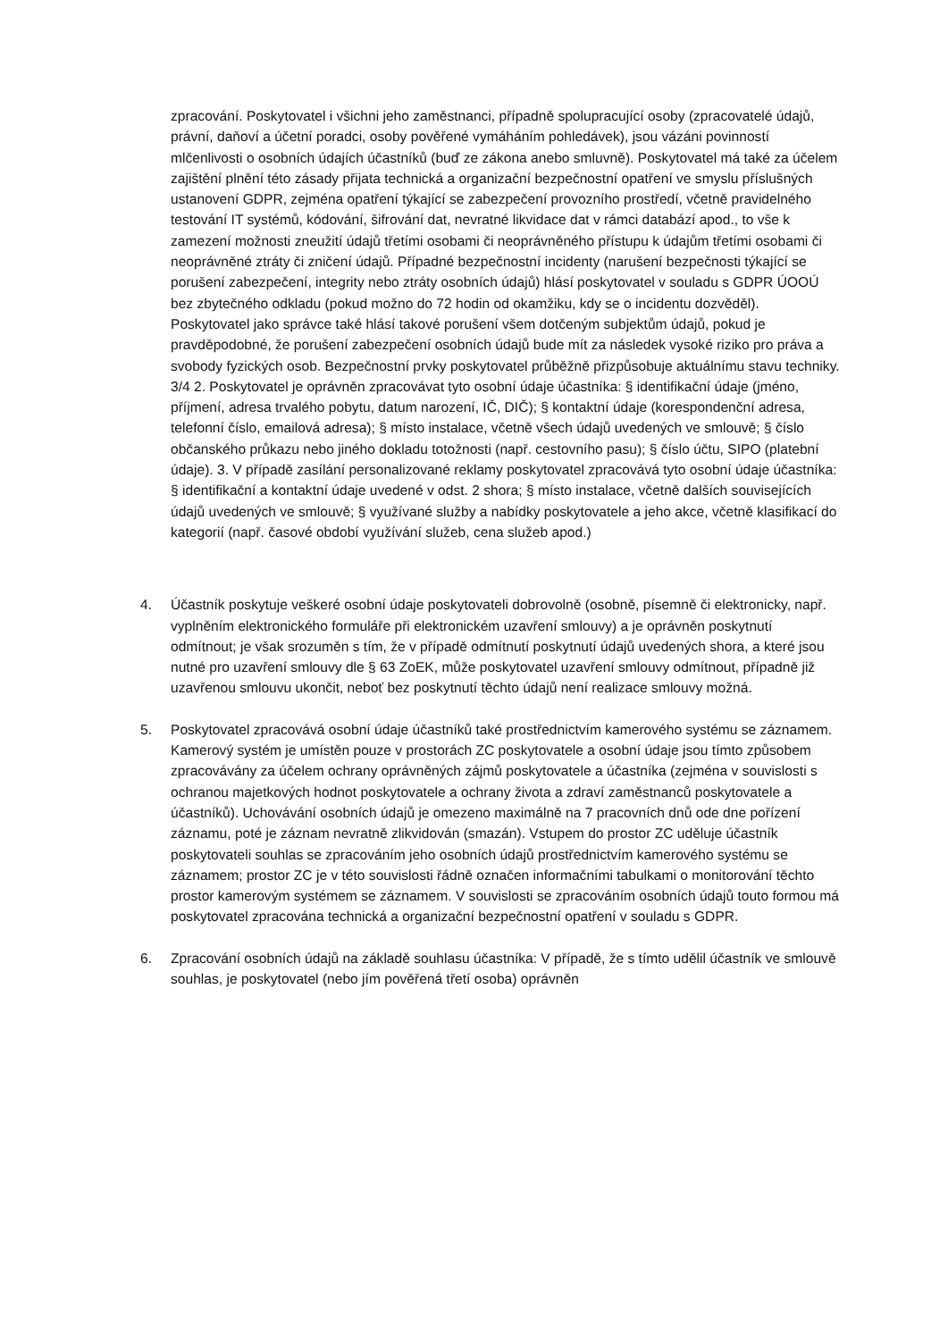zpracování. Poskytovatel i všichni jeho zaměstnanci, případně spolupracující osoby (zpracovatelé údajů, právní, daňoví a účetní poradci, osoby pověřené vymáháním pohledávek), jsou vázáni povinností mlčenlivosti o osobních údajích účastníků (buď ze zákona anebo smluvně). Poskytovatel má také za účelem zajištění plnění této zásady přijata technická a organizační bezpečnostní opatření ve smyslu příslušných ustanovení GDPR, zejména opatření týkající se zabezpečení provozního prostředí, včetně pravidelného testování IT systémů, kódování, šifrování dat, nevratné likvidace dat v rámci databází apod., to vše k zamezení možnosti zneužití údajů třetími osobami či neoprávněného přístupu k údajům třetími osobami či neoprávněné ztráty či zničení údajů. Případné bezpečnostní incidenty (narušení bezpečnosti týkající se porušení zabezpečení, integrity nebo ztráty osobních údajů) hlásí poskytovatel v souladu s GDPR ÚOOÚ bez zbytečného odkladu (pokud možno do 72 hodin od okamžiku, kdy se o incidentu dozvěděl). Poskytovatel jako správce také hlásí takové porušení všem dotčeným subjektům údajů, pokud je pravděpodobné, že porušení zabezpečení osobních údajů bude mít za následek vysoké riziko pro práva a svobody fyzických osob. Bezpečnostní prvky poskytovatel průběžně přizpůsobuje aktuálnímu stavu techniky. 3/4 2. Poskytovatel je oprávněn zpracovávat tyto osobní údaje účastníka: § identifikační údaje (jméno, příjmení, adresa trvalého pobytu, datum narození, IČ, DIČ); § kontaktní údaje (korespondenční adresa, telefonní číslo, emailová adresa); § místo instalace, včetně všech údajů uvedených ve smlouvě; § číslo občanského průkazu nebo jiného dokladu totožnosti (např. cestovního pasu); § číslo účtu, SIPO (platební údaje). 3. V případě zasílání personalizované reklamy poskytovatel zpracovává tyto osobní údaje účastníka: § identifikační a kontaktní údaje uvedené v odst. 2 shora; § místo instalace, včetně dalších souvisejících údajů uvedených ve smlouvě; § využívané služby a nabídky poskytovatele a jeho akce, včetně klasifikací do kategorií (např. časové období využívání služeb, cena služeb apod.)
4. Účastník poskytuje veškeré osobní údaje poskytovateli dobrovolně (osobně, písemně či elektronicky, např. vyplněním elektronického formuláře při elektronickém uzavření smlouvy) a je oprávněn poskytnutí odmítnout; je však srozuměn s tím, že v případě odmítnutí poskytnutí údajů uvedených shora, a které jsou nutné pro uzavření smlouvy dle § 63 ZoEK, může poskytovatel uzavření smlouvy odmítnout, případně již uzavřenou smlouvu ukončit, neboť bez poskytnutí těchto údajů není realizace smlouvy možná.
5. Poskytovatel zpracovává osobní údaje účastníků také prostřednictvím kamerového systému se záznamem. Kamerový systém je umístěn pouze v prostorách ZC poskytovatele a osobní údaje jsou tímto způsobem zpracovávány za účelem ochrany oprávněných zájmů poskytovatele a účastníka (zejména v souvislosti s ochranou majetkových hodnot poskytovatele a ochrany života a zdraví zaměstnanců poskytovatele a účastníků). Uchovávání osobních údajů je omezeno maximálně na 7 pracovních dnů ode dne pořízení záznamu, poté je záznam nevratně zlikvidován (smazán). Vstupem do prostor ZC uděluje účastník poskytovateli souhlas se zpracováním jeho osobních údajů prostřednictvím kamerového systému se záznamem; prostor ZC je v této souvislosti řádně označen informačními tabulkami o monitorování těchto prostor kamerovým systémem se záznamem. V souvislosti se zpracováním osobních údajů touto formou má poskytovatel zpracována technická a organizační bezpečnostní opatření v souladu s GDPR.
6. Zpracování osobních údajů na základě souhlasu účastníka: V případě, že s tímto udělil účastník ve smlouvě souhlas, je poskytovatel (nebo jím pověřená třetí osoba) oprávněn